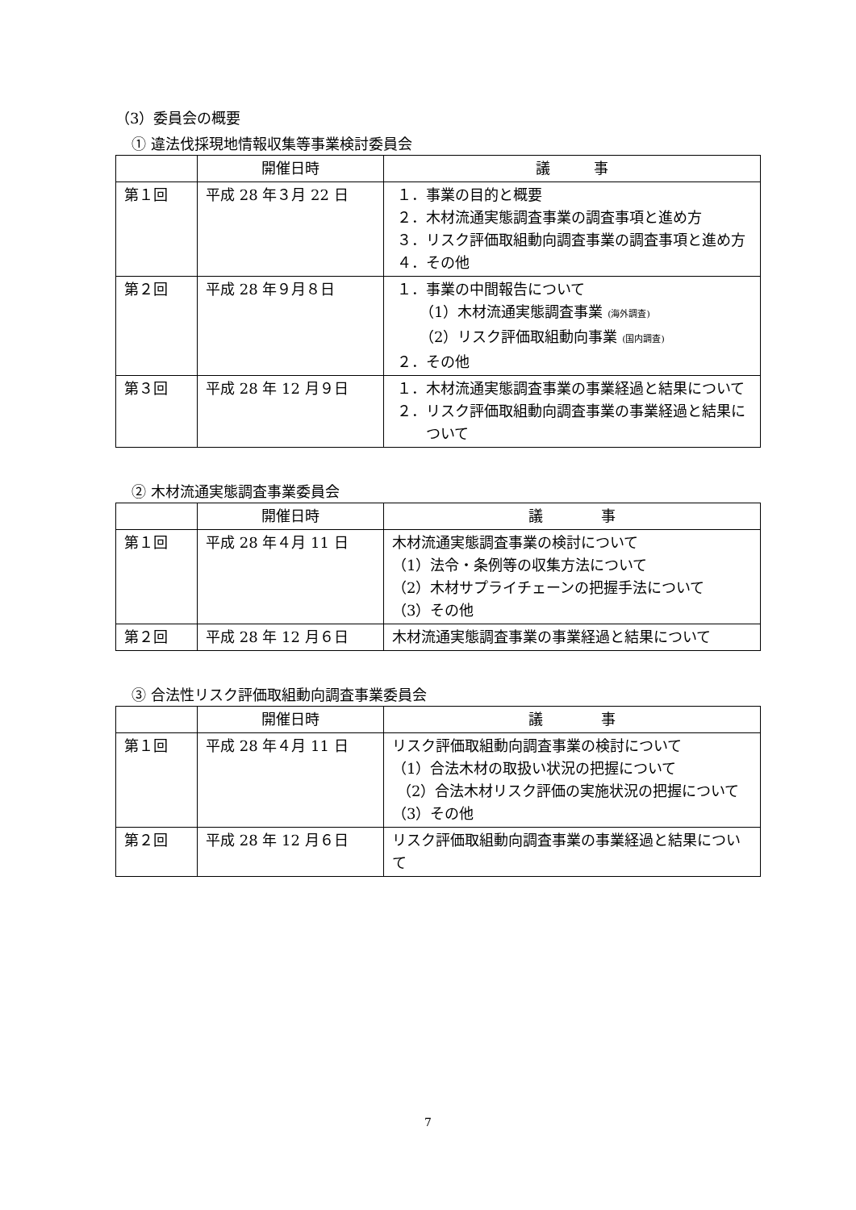（3）委員会の概要
① 違法伐採現地情報収集等事業検討委員会
| | 開催日時 | 議 事 |
| --- | --- | --- |
| 第１回 | 平成 28 年３月 22 日 | １．事業の目的と概要 ２．木材流通実態調査事業の調査事項と進め方 ３．リスク評価取組動向調査事業の調査事項と進め方 ４．その他 |
| 第２回 | 平成 28 年９月８日 | １．事業の中間報告について （1）木材流通実態調査事業 (海外調査) （2）リスク評価取組動向事業 (国内調査) ２．その他 |
| 第３回 | 平成 28 年 12 月９日 | １．木材流通実態調査事業の事業経過と結果について ２．リスク評価取組動向調査事業の事業経過と結果について |
② 木材流通実態調査事業委員会
| | 開催日時 | 議 事 |
| --- | --- | --- |
| 第１回 | 平成 28 年４月 11 日 | 木材流通実態調査事業の検討について （1）法令・条例等の収集方法について （2）木材サプライチェーンの把握手法について （3）その他 |
| 第２回 | 平成 28 年 12 月６日 | 木材流通実態調査事業の事業経過と結果について |
③ 合法性リスク評価取組動向調査事業委員会
| | 開催日時 | 議 事 |
| --- | --- | --- |
| 第１回 | 平成 28 年４月 11 日 | リスク評価取組動向調査事業の検討について （1）合法木材の取扱い状況の把握について （2）合法木材リスク評価の実施状況の把握について （3）その他 |
| 第２回 | 平成 28 年 12 月６日 | リスク評価取組動向調査事業の事業経過と結果について |
7